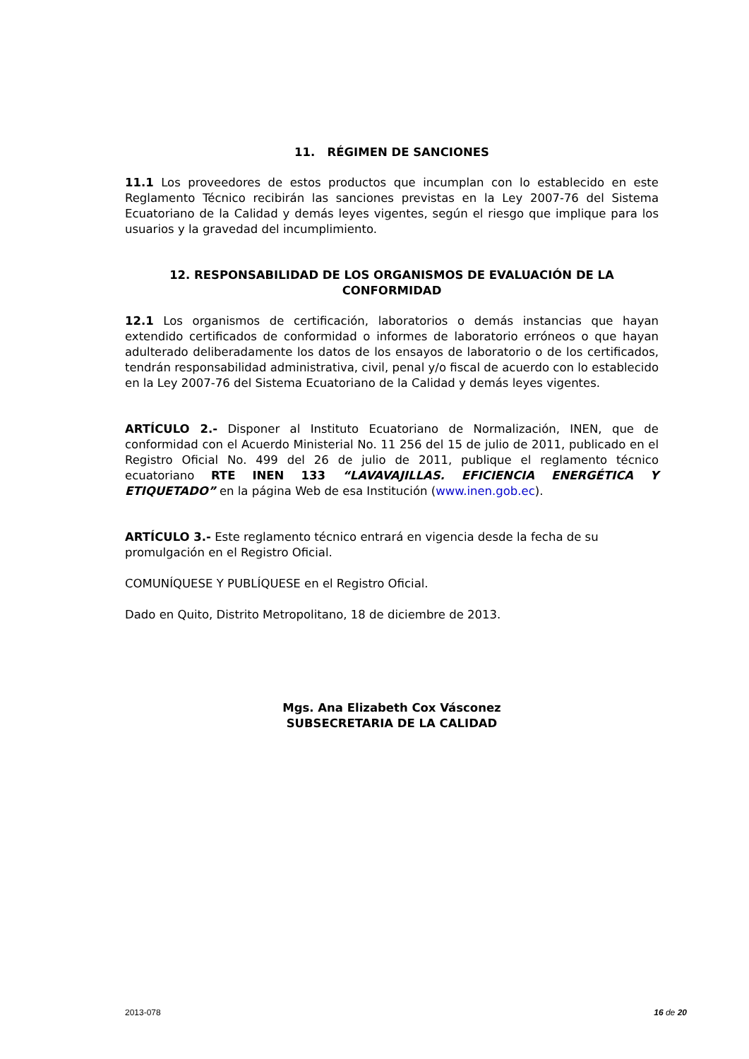11. RÉGIMEN DE SANCIONES
11.1 Los proveedores de estos productos que incumplan con lo establecido en este Reglamento Técnico recibirán las sanciones previstas en la Ley 2007-76 del Sistema Ecuatoriano de la Calidad y demás leyes vigentes, según el riesgo que implique para los usuarios y la gravedad del incumplimiento.
12. RESPONSABILIDAD DE LOS ORGANISMOS DE EVALUACIÓN DE LA CONFORMIDAD
12.1 Los organismos de certificación, laboratorios o demás instancias que hayan extendido certificados de conformidad o informes de laboratorio erróneos o que hayan adulterado deliberadamente los datos de los ensayos de laboratorio o de los certificados, tendrán responsabilidad administrativa, civil, penal y/o fiscal de acuerdo con lo establecido en la Ley 2007-76 del Sistema Ecuatoriano de la Calidad y demás leyes vigentes.
ARTÍCULO 2.- Disponer al Instituto Ecuatoriano de Normalización, INEN, que de conformidad con el Acuerdo Ministerial No. 11 256 del 15 de julio de 2011, publicado en el Registro Oficial No. 499 del 26 de julio de 2011, publique el reglamento técnico ecuatoriano RTE INEN 133 “LAVAVAJILLAS. EFICIENCIA ENERGÉTICA Y ETIQUETADO” en la página Web de esa Institución (www.inen.gob.ec).
ARTÍCULO 3.- Este reglamento técnico entrará en vigencia desde la fecha de su promulgación en el Registro Oficial.
COMUNÍQUESE Y PUBLÍQUESE en el Registro Oficial.
Dado en Quito, Distrito Metropolitano, 18 de diciembre de 2013.
Mgs. Ana Elizabeth Cox Vásconez
SUBSECRETARIA DE LA CALIDAD
2013-078 16 de 20